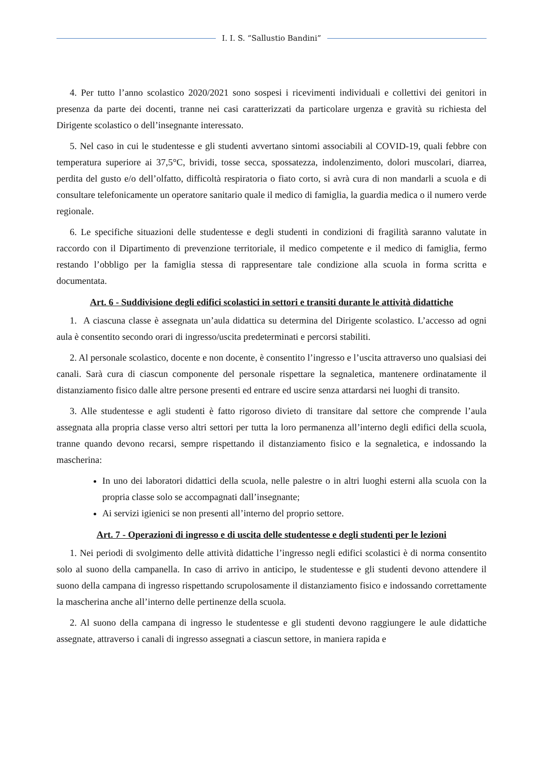I. I. S. “Sallustio Bandini”
4. Per tutto l’anno scolastico 2020/2021 sono sospesi i ricevimenti individuali e collettivi dei genitori in presenza da parte dei docenti, tranne nei casi caratterizzati da particolare urgenza e gravità su richiesta del Dirigente scolastico o dell’insegnante interessato.
5. Nel caso in cui le studentesse e gli studenti avvertano sintomi associabili al COVID-19, quali febbre con temperatura superiore ai 37,5°C, brividi, tosse secca, spossatezza, indolenzimento, dolori muscolari, diarrea, perdita del gusto e/o dell’olfatto, difficoltà respiratoria o fiato corto, si avrà cura di non mandarli a scuola e di consultare telefonicamente un operatore sanitario quale il medico di famiglia, la guardia medica o il numero verde regionale.
6. Le specifiche situazioni delle studentesse e degli studenti in condizioni di fragilità saranno valutate in raccordo con il Dipartimento di prevenzione territoriale, il medico competente e il medico di famiglia, fermo restando l’obbligo per la famiglia stessa di rappresentare tale condizione alla scuola in forma scritta e documentata.
Art. 6 - Suddivisione degli edifici scolastici in settori e transiti durante le attività didattiche
1. A ciascuna classe è assegnata un’aula didattica su determina del Dirigente scolastico. L’accesso ad ogni aula è consentito secondo orari di ingresso/uscita predeterminati e percorsi stabiliti.
2. Al personale scolastico, docente e non docente, è consentito l’ingresso e l’uscita attraverso uno qualsiasi dei canali. Sarà cura di ciascun componente del personale rispettare la segnaletica, mantenere ordinatamente il distanziamento fisico dalle altre persone presenti ed entrare ed uscire senza attardarsi nei luoghi di transito.
3. Alle studentesse e agli studenti è fatto rigoroso divieto di transitare dal settore che comprende l’aula assegnata alla propria classe verso altri settori per tutta la loro permanenza all’interno degli edifici della scuola, tranne quando devono recarsi, sempre rispettando il distanziamento fisico e la segnaletica, e indossando la mascherina:
In uno dei laboratori didattici della scuola, nelle palestre o in altri luoghi esterni alla scuola con la propria classe solo se accompagnati dall’insegnante;
Ai servizi igienici se non presenti all’interno del proprio settore.
Art. 7 - Operazioni di ingresso e di uscita delle studentesse e degli studenti per le lezioni
1. Nei periodi di svolgimento delle attività didattiche l’ingresso negli edifici scolastici è di norma consentito solo al suono della campanella. In caso di arrivo in anticipo, le studentesse e gli studenti devono attendere il suono della campana di ingresso rispettando scrupolosamente il distanziamento fisico e indossando correttamente la mascherina anche all’interno delle pertinenze della scuola.
2. Al suono della campana di ingresso le studentesse e gli studenti devono raggiungere le aule didattiche assegnate, attraverso i canali di ingresso assegnati a ciascun settore, in maniera rapida e